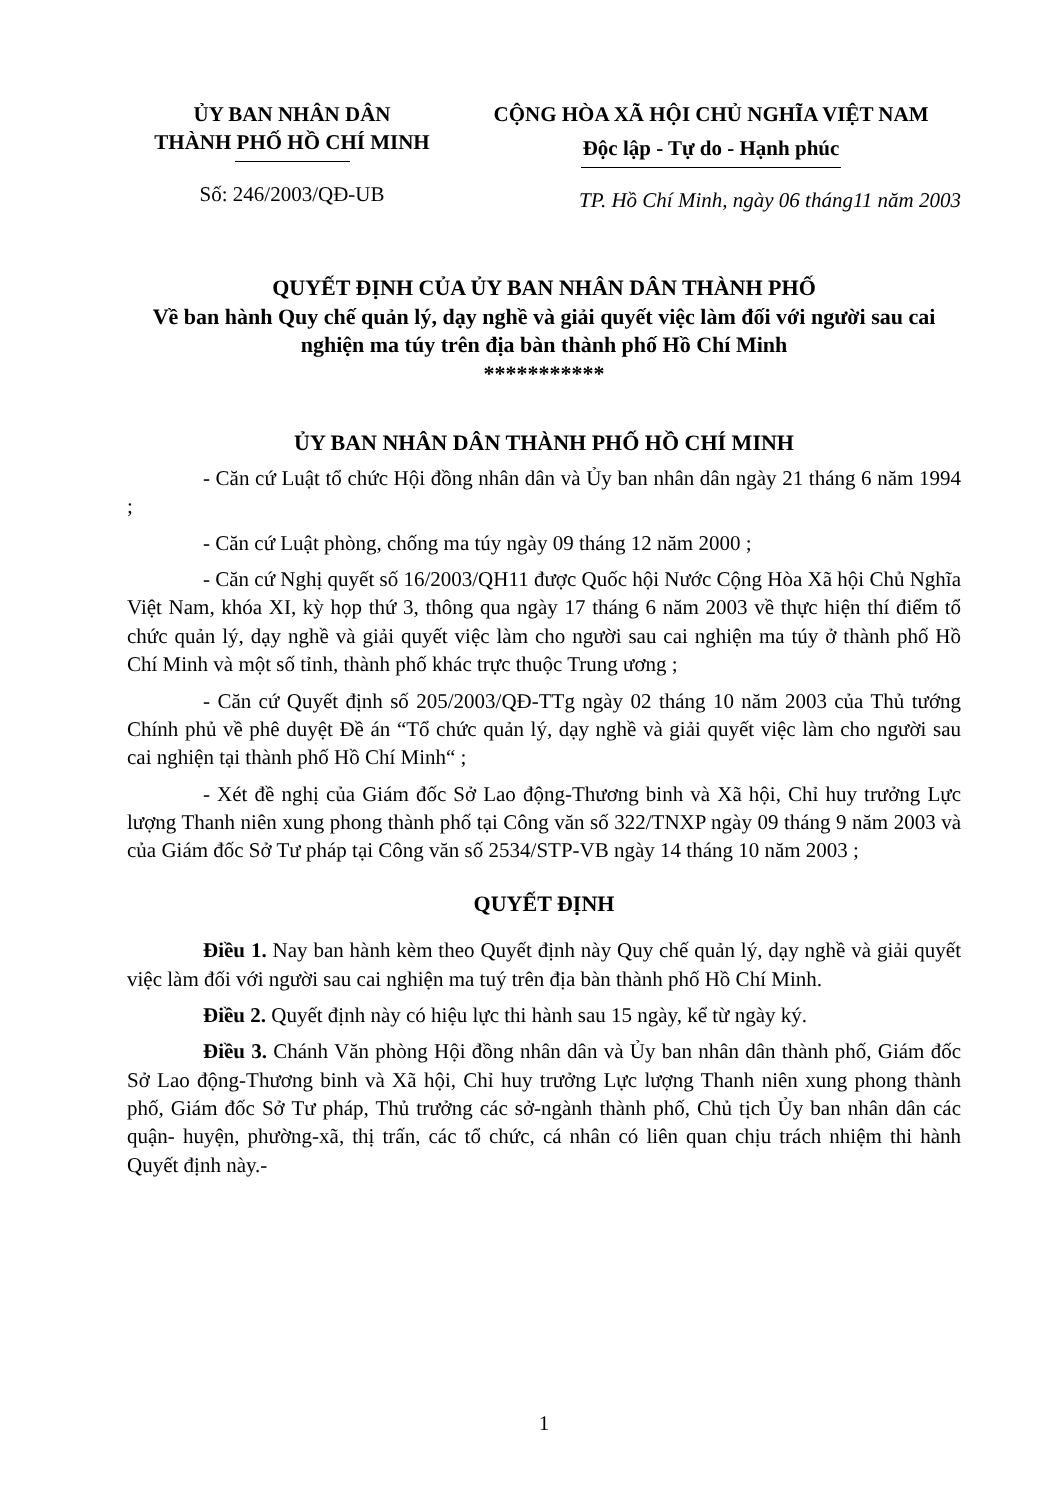ỦY BAN NHÂN DÂN
THÀNH PHỐ HỒ CHÍ MINH
Số: 246/2003/QĐ-UB
CỘNG HÒA XÃ HỘI CHỦ NGHĨA VIỆT NAM
Độc lập - Tự do - Hạnh phúc
TP. Hồ Chí Minh, ngày 06 tháng11 năm 2003
QUYẾT ĐỊNH CỦA ỦY BAN NHÂN DÂN THÀNH PHỐ
Về ban hành Quy chế quản lý, dạy nghề và giải quyết việc làm đối với người sau cai nghiện ma túy trên địa bàn thành phố Hồ Chí Minh
***********
ỦY BAN NHÂN DÂN THÀNH PHỐ HỒ CHÍ MINH
- Căn cứ Luật tổ chức Hội đồng nhân dân và Ủy ban nhân dân ngày 21 tháng 6 năm 1994 ;
- Căn cứ Luật phòng, chống ma túy ngày 09 tháng 12 năm 2000 ;
- Căn cứ Nghị quyết số 16/2003/QH11 được Quốc hội Nước Cộng Hòa Xã hội Chủ Nghĩa Việt Nam, khóa XI, kỳ họp thứ 3, thông qua ngày 17 tháng 6 năm 2003 về thực hiện thí điểm tổ chức quản lý, dạy nghề và giải quyết việc làm cho người sau cai nghiện ma túy ở thành phố Hồ Chí Minh và một số tỉnh, thành phố khác trực thuộc Trung ương ;
- Căn cứ Quyết định số 205/2003/QĐ-TTg ngày 02 tháng 10 năm 2003 của Thủ tướng Chính phủ về phê duyệt Đề án “Tổ chức quản lý, dạy nghề và giải quyết việc làm cho người sau cai nghiện tại thành phố Hồ Chí Minh“ ;
- Xét đề nghị của Giám đốc Sở Lao động-Thương binh và Xã hội, Chỉ huy trưởng Lực lượng Thanh niên xung phong thành phố tại Công văn số 322/TNXP ngày 09 tháng 9 năm 2003 và của Giám đốc Sở Tư pháp tại Công văn số 2534/STP-VB ngày 14 tháng 10 năm 2003 ;
QUYẾT ĐỊNH
Điều 1. Nay ban hành kèm theo Quyết định này Quy chế quản lý, dạy nghề và giải quyết việc làm đối với người sau cai nghiện ma tuý trên địa bàn thành phố Hồ Chí Minh.
Điều 2. Quyết định này có hiệu lực thi hành sau 15 ngày, kể từ ngày ký.
Điều 3. Chánh Văn phòng Hội đồng nhân dân và Ủy ban nhân dân thành phố, Giám đốc Sở Lao động-Thương binh và Xã hội, Chỉ huy trưởng Lực lượng Thanh niên xung phong thành phố, Giám đốc Sở Tư pháp, Thủ trưởng các sở-ngành thành phố, Chủ tịch Ủy ban nhân dân các quận- huyện, phường-xã, thị trấn, các tổ chức, cá nhân có liên quan chịu trách nhiệm thi hành Quyết định này.-
1